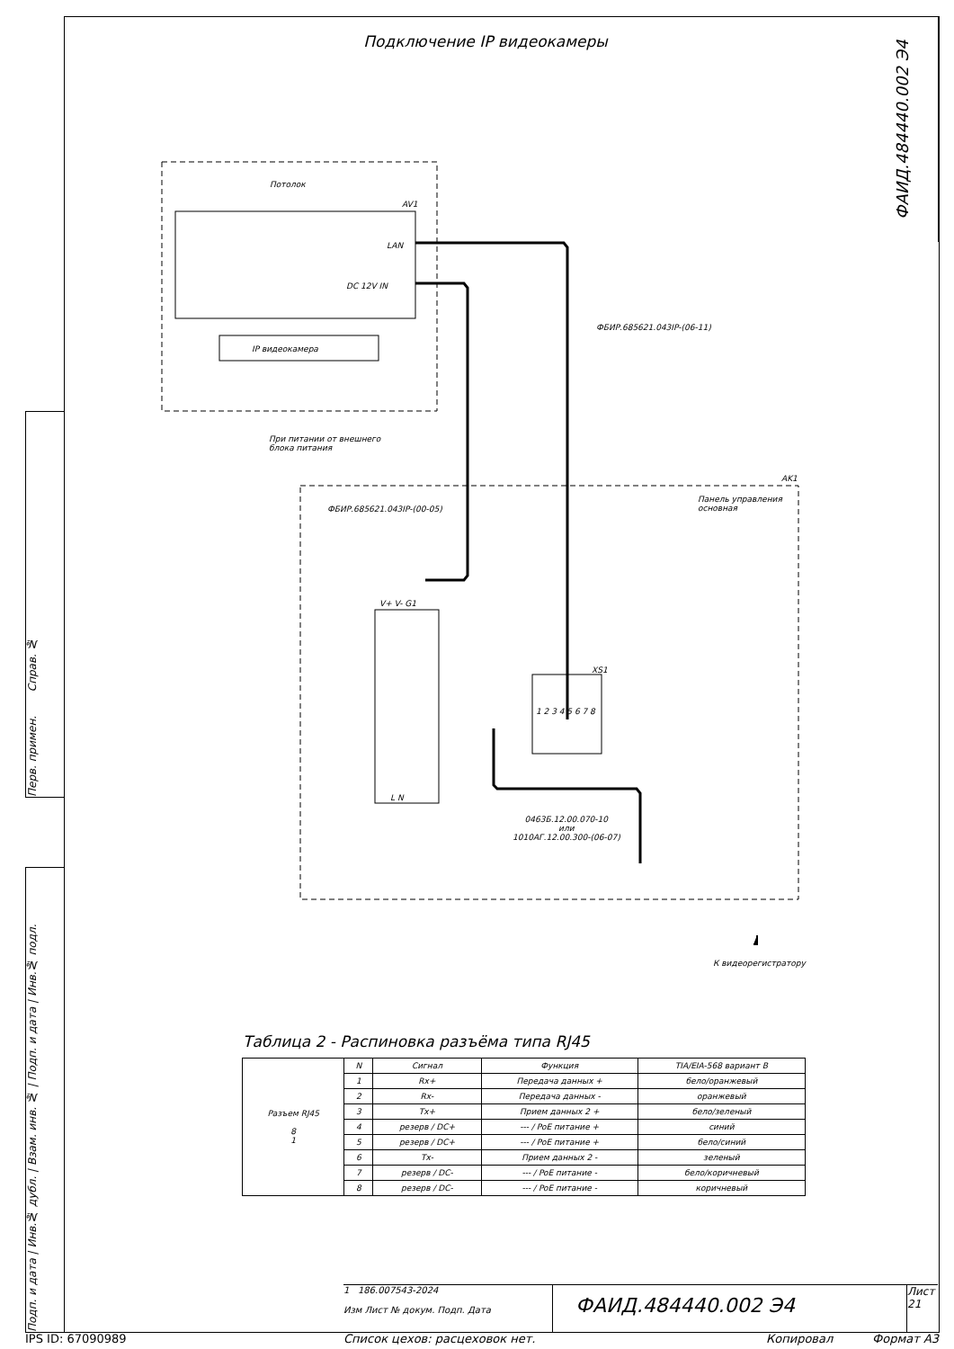ФАИД.484440.002 Э4
Подключение IP видеокамеры
Потолок
AV1
LAN
DC 12V IN
IP видеокамера
ФБИР.685621.043IP-(06-11)
При питании от внешнего
блока питания
AK1
Панель управления
основная
ФБИР.685621.043IP-(00-05)
V+ V- G1
L N
XS1
1 2 3 4 5 6 7 8
0463Б.12.00.070-10
или
1010АГ.12.00.300-(06-07)
К видеорегистратору
Таблица 2 - Распиновка разъёма типа RJ45
| Разъем RJ45 8 1 | N | Сигнал | Функция | TIA/EIA-568 вариант B |
| | 1 | Rx+ | Передача данных + | бело/оранжевый |
| | 2 | Rx- | Передача данных - | оранжевый |
| | 3 | Tx+ | Прием данных 2 + | бело/зеленый |
| | 4 | резерв / DC+ | --- / PoE питание + | синий |
| | 5 | резерв / DC+ | --- / PoE питание + | бело/синий |
| | 6 | Tx- | Прием данных 2 - | зеленый |
| | 7 | резерв / DC- | --- / PoE питание - | бело/коричневый |
| | 8 | резерв / DC- | --- / PoE питание - | коричневый |
Перв. примен. Справ. №
Подп. и дата | Инв.№ дубл. | Взам. инв. № | Подп. и дата | Инв.№ подл.
1 186.007543-2024
Изм Лист № докум. Подп. Дата
ФАИД.484440.002 Э4
Лист
21
IPS ID: 67090989 Список цехов: расцеховок нет. Копировал Формат А3